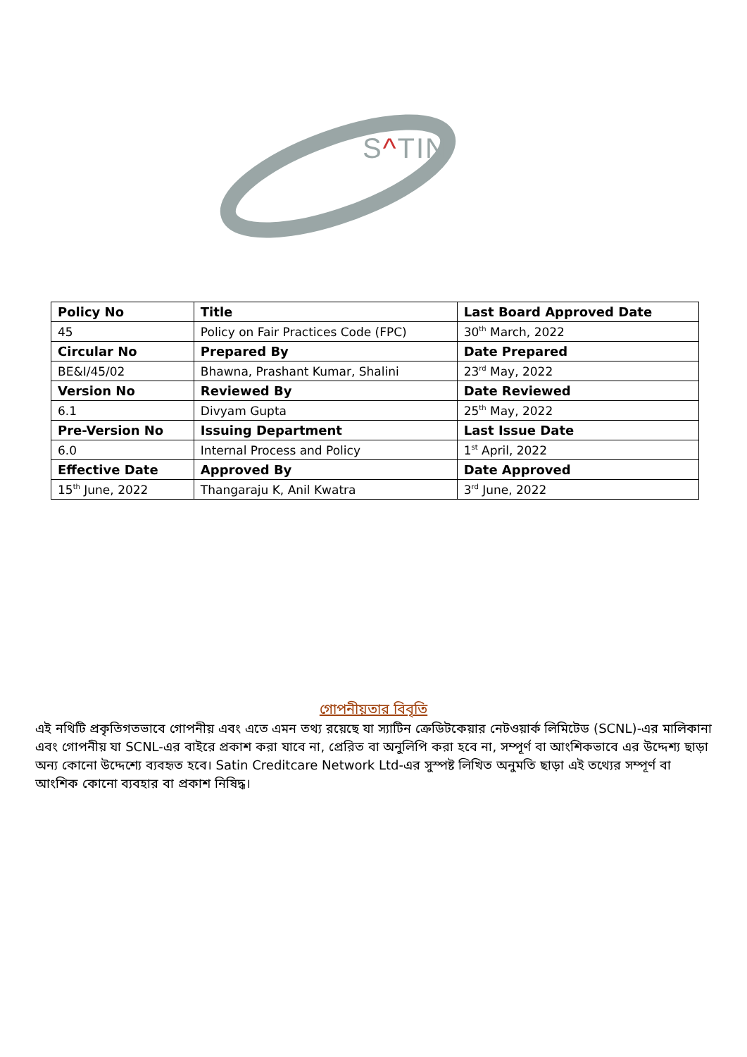S^TIN
| Policy No | Title | Last Board Approved Date |
| --- | --- | --- |
| 45 | Policy on Fair Practices Code (FPC) | 30<sup>th</sup> March, 2022 |
| Circular No | Prepared By | Date Prepared |
| BE&I/45/02 | Bhawna, Prashant Kumar, Shalini | 23<sup>rd</sup> May, 2022 |
| Version No | Reviewed By | Date Reviewed |
| 6.1 | Divyam Gupta | 25<sup>th</sup> May, 2022 |
| Pre-Version No | Issuing Department | Last Issue Date |
| 6.0 | Internal Process and Policy | 1<sup>st</sup> April, 2022 |
| Effective Date | Approved By | Date Approved |
| 15<sup>th</sup> June, 2022 | Thangaraju K, Anil Kwatra | 3<sup>rd</sup> June, 2022 |
গোপনীয়তার বিবৃতি
এই নথিটি প্রকৃতিগতভাবে গোপনীয় এবং এতে এমন তথ্য রয়েছে যা স্যাটিন ক্রেডিটকেয়ার নেটওয়ার্ক লিমিটেড (SCNL)-এর মালিকানা এবং গোপনীয় যা SCNL-এর বাইরে প্রকাশ করা যাবে না, প্রেরিত বা অনুলিপি করা হবে না, সম্পূর্ণ বা আংশিকভাবে এর উদ্দেশ্য ছাড়া অন্য কোনো উদ্দেশ্যে ব্যবহৃত হবে। Satin Creditcare Network Ltd-এর সুস্পষ্ট লিখিত অনুমতি ছাড়া এই তথ্যের সম্পূর্ণ বা আংশিক কোনো ব্যবহার বা প্রকাশ নিষিদ্ধ।